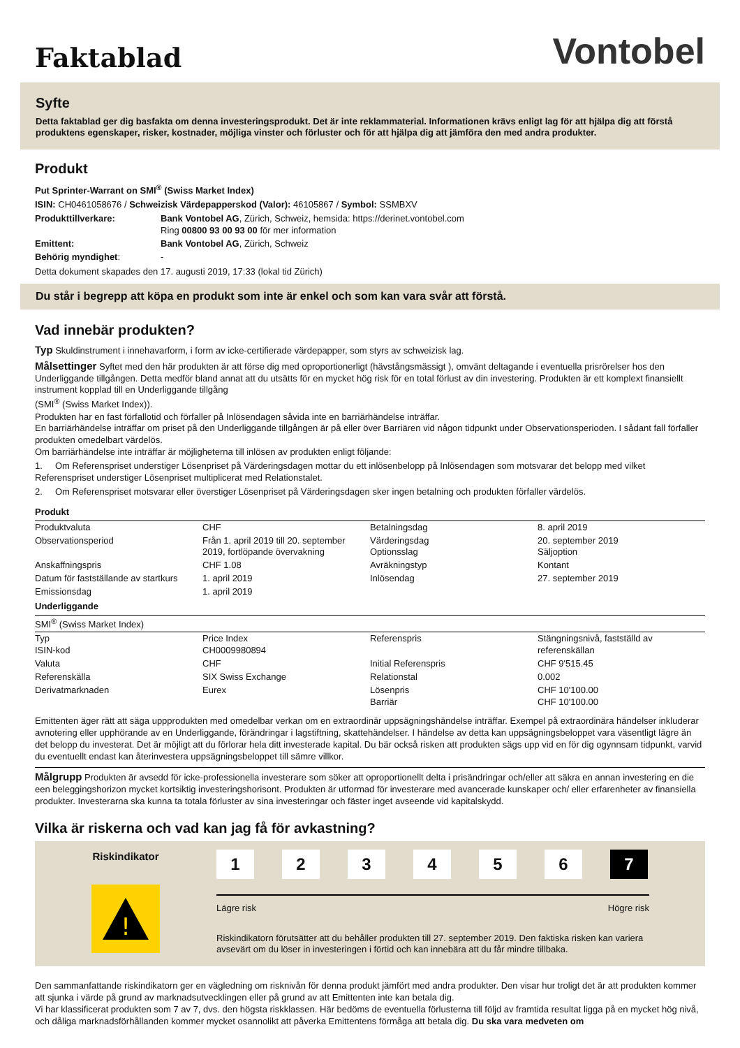Faktablad
Vontobel
Syfte
Detta faktablad ger dig basfakta om denna investeringsprodukt. Det är inte reklammaterial. Informationen krävs enligt lag för att hjälpa dig att förstå produktens egenskaper, risker, kostnader, möjliga vinster och förluster och för att hjälpa dig att jämföra den med andra produkter.
Produkt
Put Sprinter-Warrant on SMI<sup>®</sup> (Swiss Market Index)
ISIN: CH0461058676 / Schweizisk Värdepapperskod (Valor): 46105867 / Symbol: SSMBXV
| Produkttillverkare: | Bank Vontobel AG , Zürich, Schweiz, hemsida: https://derinet.vontobel.com Ring 00800 93 00 93 00 för mer information |
| Emittent: | Bank Vontobel AG , Zürich, Schweiz |
| Behörig myndighet : | - |
Detta dokument skapades den 17. augusti 2019, 17:33 (lokal tid Zürich)
Du står i begrepp att köpa en produkt som inte är enkel och som kan vara svår att förstå.
Vad innebär produkten?
Typ Skuldinstrument i innehavarform, i form av icke-certifierade värdepapper, som styrs av schweizisk lag.
Målsettinger Syftet med den här produkten är att förse dig med oproportionerligt (hävstångsmässigt ), omvänt deltagande i eventuella prisrörelser hos den Underliggande tillgången. Detta medför bland annat att du utsätts för en mycket hög risk för en total förlust av din investering. Produkten är ett komplext finansiellt instrument kopplad till en Underliggande tillgång
(SMI<sup>®</sup> (Swiss Market Index)).
Produkten har en fast förfallotid och förfaller på Inlösendagen såvida inte en barriärhändelse inträffar.
En barriärhändelse inträffar om priset på den Underliggande tillgången är på eller över Barriären vid någon tidpunkt under Observationsperioden. I sådant fall förfaller produkten omedelbart värdelös.
Om barriärhändelse inte inträffar är möjligheterna till inlösen av produkten enligt följande:
1. Om Referenspriset understiger Lösenpriset på Värderingsdagen mottar du ett inlösenbelopp på Inlösendagen som motsvarar det belopp med vilket Referenspriset understiger Lösenpriset multiplicerat med Relationstalet.
2. Om Referenspriset motsvarar eller överstiger Lösenpriset på Värderingsdagen sker ingen betalning och produkten förfaller värdelös.
Produkt
| Produktvaluta | CHF | Betalningsdag | 8. april 2019 |
| Observationsperiod | Från 1. april 2019 till 20. september 2019, fortlöpande övervakning | Värderingsdag Optionsslag | 20. september 2019 Säljoption |
| Anskaffningspris | CHF 1.08 | Avräkningstyp | Kontant |
| Datum för fastställande av startkurs | 1. april 2019 | Inlösendag | 27. september 2019 |
| Emissionsdag | 1. april 2019 | | |
Underliggande
| SMI<sup>®</sup> (Swiss Market Index) | | | |
| Typ ISIN-kod | Price Index CH0009980894 | Referenspris | Stängningsnivå, fastställd av referenskällan |
| Valuta | CHF | Initial Referenspris | CHF 9'515.45 |
| Referenskälla | SIX Swiss Exchange | Relationstal | 0.002 |
| Derivatmarknaden | Eurex | Lösenpris Barriär | CHF 10'100.00 CHF 10'100.00 |
Emittenten äger rätt att säga uppprodukten med omedelbar verkan om en extraordinär uppsägningshändelse inträffar. Exempel på extraordinära händelser inkluderar avnotering eller upphörande av en Underliggande, förändringar i lagstiftning, skattehändelser. I händelse av detta kan uppsägningsbeloppet vara väsentligt lägre än det belopp du investerat. Det är möjligt att du förlorar hela ditt investerade kapital. Du bär också risken att produkten sägs upp vid en för dig ogynnsam tidpunkt, varvid du eventuellt endast kan återinvestera uppsägningsbeloppet till sämre villkor.
Målgrupp Produkten är avsedd för icke-professionella investerare som söker att oproportionellt delta i prisändringar och/eller att säkra en annan investering en die een beleggingshorizon mycket kortsiktig investeringshorisont. Produkten är utformad för investerare med avancerade kunskaper och/ eller erfarenheter av finansiella produkter. Investerarna ska kunna ta totala förluster av sina investeringar och fäster inget avseende vid kapitalskydd.
Vilka är riskerna och vad kan jag få för avkastning?
Riskindikator
!
1234567
Lägre risk Högre risk
Riskindikatorn förutsätter att du behåller produkten till 27. september 2019. Den faktiska risken kan variera avsevärt om du löser in investeringen i förtid och kan innebära att du får mindre tillbaka.
Den sammanfattande riskindikatorn ger en vägledning om risknivån för denna produkt jämfört med andra produkter. Den visar hur troligt det är att produkten kommer att sjunka i värde på grund av marknadsutvecklingen eller på grund av att Emittenten inte kan betala dig.
Vi har klassificerat produkten som 7 av 7, dvs. den högsta riskklassen. Här bedöms de eventuella förlusterna till följd av framtida resultat ligga på en mycket hög nivå, och dåliga marknadsförhållanden kommer mycket osannolikt att påverka Emittentens förmåga att betala dig. Du ska vara medveten om